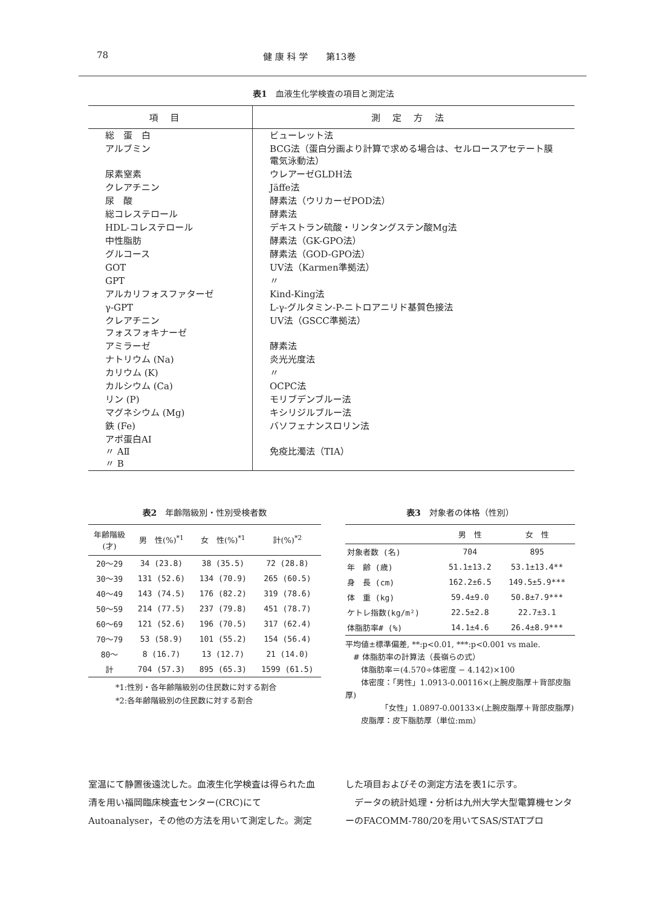78 健 康 科 学　　第13巻
表1　血液生化学検査の項目と測定法
| 項目 | 測定方法 |
| --- | --- |
| 総 蛋 白 | ビューレット法 |
| アルブミン | BCG法（蛋白分画より計算で求める場合は、セルロースアセテート膜電気泳動法） |
| 尿素窒素 | ウレアーゼGLDH法 |
| クレアチニン | Jäffe法 |
| 尿 酸 | 酵素法（ウリカーゼPOD法） |
| 総コレステロール | 酵素法 |
| HDL-コレステロール | デキストラン硫酸・リンタングステン酸Mg法 |
| 中性脂肪 | 酵素法（GK-GPO法） |
| グルコース | 酵素法（GOD-GPO法） |
| GOT | UV法（Karmen準拠法） |
| GPT | 〃 |
| アルカリフォスファターゼ | Kind-King法 |
| γ-GPT | L-γ-グルタミン-P-ニトロアニリド基質色接法 |
| クレアチニン フォスフォキナーゼ | UV法（GSCC準拠法） |
| アミラーゼ | 酵素法 |
| ナトリウム (Na) | 炎光光度法 |
| カリウム (K) | 〃 |
| カルシウム (Ca) | OCPC法 |
| リン (P) | モリブデンブルー法 |
| マグネシウム (Mg) | キシリジルブルー法 |
| 鉄 (Fe) | バソフェナンスロリン法 |
| アポ蛋白AⅠ 〃 AⅡ 〃 B | 免疫比濁法（TIA） |
表2　年齢階級別・性別受検者数
| 年齢階級 (才) | 男 性(%)<sup>*1</sup> | 女 性(%)<sup>*1</sup> | 計(%)<sup>*2</sup> |
| --- | --- | --- | --- |
| 20～29 | 34 (23.8) | 38 (35.5) | 72 (28.8) |
| 30～39 | 131 (52.6) | 134 (70.9) | 265 (60.5) |
| 40～49 | 143 (74.5) | 176 (82.2) | 319 (78.6) |
| 50～59 | 214 (77.5) | 237 (79.8) | 451 (78.7) |
| 60～69 | 121 (52.6) | 196 (70.5) | 317 (62.4) |
| 70～79 | 53 (58.9) | 101 (55.2) | 154 (56.4) |
| 80～ | 8 (16.7) | 13 (12.7) | 21 (14.0) |
| 計 | 704 (57.3) | 895 (65.3) | 1599 (61.5) |
*1:性別・各年齢階級別の住民数に対する割合
*2:各年齢階級別の住民数に対する割合
表3　対象者の体格（性別）
| | 男 性 | 女 性 |
| --- | --- | --- |
| 対象者数 (名) | 704 | 895 |
| 年 齢 (歳) | 51.1±13.2 | 53.1±13.4** |
| 身 長 (cm) | 162.2±6.5 | 149.5±5.9*** |
| 体 重 (kg) | 59.4±9.0 | 50.8±7.9*** |
| ケトレ指数(kg/m²) | 22.5±2.8 | 22.7±3.1 |
| 体脂肪率# (%) | 14.1±4.6 | 26.4±8.9*** |
平均値±標準偏差, **:p<0.01, ***:p<0.001 vs male.
　# 体脂肪率の計算法（長嶺らの式）
　　体脂肪率＝(4.570÷体密度 − 4.142)×100
　　体密度：「男性」1.0913-0.00116×(上腕皮脂厚＋背部皮脂厚)
　　　　　「女性」1.0897-0.00133×(上腕皮脂厚＋背部皮脂厚)
　　皮脂厚：皮下脂肪厚（単位:mm）
室温にて静置後遠沈した。血液生化学検査は得られた血清を用い福岡臨床検査センター(CRC)にてAutoanalyser，その他の方法を用いて測定した。測定
した項目およびその測定方法を表1に示す。
　データの統計処理・分析は九州大学大型電算機センターのFACOMM-780/20を用いてSAS/STATプロ